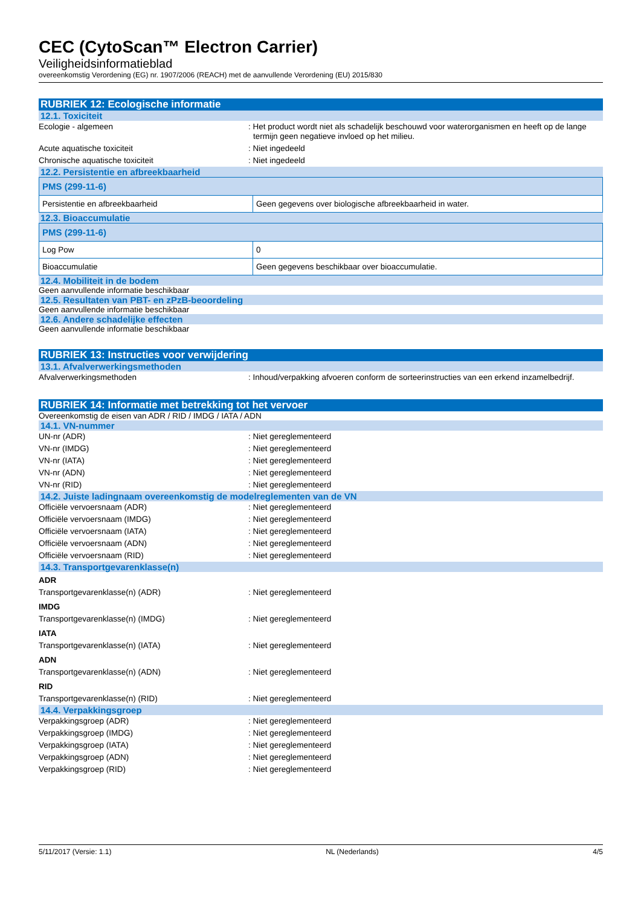CEC (CytoScan™ Electron Carrier)
Veiligheidsinformatieblad
overeenkomstig Verordening (EG) nr. 1907/2006 (REACH) met de aanvullende Verordening (EU) 2015/830
RUBRIEK 12: Ecologische informatie
12.1. Toxiciteit
Ecologie - algemeen : Het product wordt niet als schadelijk beschouwd voor waterorganismen en heeft op de lange termijn geen negatieve invloed op het milieu.
Acute aquatische toxiciteit : Niet ingedeeld
Chronische aquatische toxiciteit : Niet ingedeeld
12.2. Persistentie en afbreekbaarheid
| PMS (299-11-6) | |
| --- | --- |
| Persistentie en afbreekbaarheid | Geen gegevens over biologische afbreekbaarheid in water. |
12.3. Bioaccumulatie
| PMS (299-11-6) | |
| --- | --- |
| Log Pow | 0 |
| Bioaccumulatie | Geen gegevens beschikbaar over bioaccumulatie. |
12.4. Mobiliteit in de bodem
Geen aanvullende informatie beschikbaar
12.5. Resultaten van PBT- en zPzB-beoordeling
Geen aanvullende informatie beschikbaar
12.6. Andere schadelijke effecten
Geen aanvullende informatie beschikbaar
RUBRIEK 13: Instructies voor verwijdering
13.1. Afvalverwerkingsmethoden
Afvalverwerkingsmethoden : Inhoud/verpakking afvoeren conform de sorteerinstructies van een erkend inzamelbedrijf.
RUBRIEK 14: Informatie met betrekking tot het vervoer
Overeenkomstig de eisen van ADR / RID / IMDG / IATA / ADN
14.1. VN-nummer
UN-nr (ADR) : Niet gereglementeerd
VN-nr (IMDG) : Niet gereglementeerd
VN-nr (IATA) : Niet gereglementeerd
VN-nr (ADN) : Niet gereglementeerd
VN-nr (RID) : Niet gereglementeerd
14.2. Juiste ladingnaam overeenkomstig de modelreglementen van de VN
Officiële vervoersnaam (ADR) : Niet gereglementeerd
Officiële vervoersnaam (IMDG) : Niet gereglementeerd
Officiële vervoersnaam (IATA) : Niet gereglementeerd
Officiële vervoersnaam (ADN) : Niet gereglementeerd
Officiële vervoersnaam (RID) : Niet gereglementeerd
14.3. Transportgevarenklasse(n)
ADR
Transportgevarenklasse(n) (ADR) : Niet gereglementeerd
IMDG
Transportgevarenklasse(n) (IMDG) : Niet gereglementeerd
IATA
Transportgevarenklasse(n) (IATA) : Niet gereglementeerd
ADN
Transportgevarenklasse(n) (ADN) : Niet gereglementeerd
RID
Transportgevarenklasse(n) (RID) : Niet gereglementeerd
14.4. Verpakkingsgroep
Verpakkingsgroep (ADR) : Niet gereglementeerd
Verpakkingsgroep (IMDG) : Niet gereglementeerd
Verpakkingsgroep (IATA) : Niet gereglementeerd
Verpakkingsgroep (ADN) : Niet gereglementeerd
Verpakkingsgroep (RID) : Niet gereglementeerd
5/11/2017 (Versie: 1.1) NL (Nederlands) 4/5